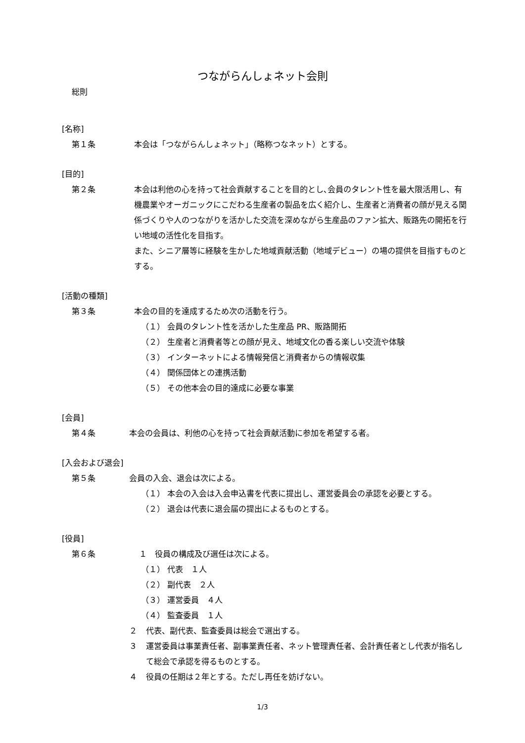つながらんしょネット会則
総則
[名称]
第１条 本会は「つながらんしょネット」（略称つなネット）とする。
[目的]
第２条 本会は利他の心を持って社会貢献することを目的とし､会員のタレント性を最大限活用し、有機農業やオーガニックにこだわる生産者の製品を広く紹介し、生産者と消費者の顔が見える関係づくりや人のつながりを活かした交流を深めながら生産品のファン拡大、販路先の開拓を行い地域の活性化を目指す。
また、シニア層等に経験を生かした地域貢献活動（地域デビュー）の場の提供を目指すものとする。
[活動の種類]
第３条 本会の目的を達成するため次の活動を行う。
（１） 会員のタレント性を活かした生産品 PR、販路開拓
（２） 生産者と消費者等との顔が見え、地域文化の香る楽しい交流や体験
（３） インターネットによる情報発信と消費者からの情報収集
（４） 関係団体との連携活動
（５） その他本会の目的達成に必要な事業
[会員]
第４条 本会の会員は、利他の心を持って社会貢献活動に参加を希望する者。
[入会および退会]
第５条 会員の入会、退会は次による。
（１） 本会の入会は入会申込書を代表に提出し、運営委員会の承認を必要とする。
（２） 退会は代表に退会届の提出によるものとする。
[役員]
第６条 １　役員の構成及び選任は次による。
（１） 代表　１人
（２） 副代表　２人
（３） 運営委員　４人
（４） 監査委員　１人
２ 代表、副代表、監査委員は総会で選出する。
３ 運営委員は事業責任者、副事業責任者、ネット管理責任者、会計責任者とし代表が指名して総会で承認を得るものとする。
４ 役員の任期は２年とする。ただし再任を妨げない。
1/3